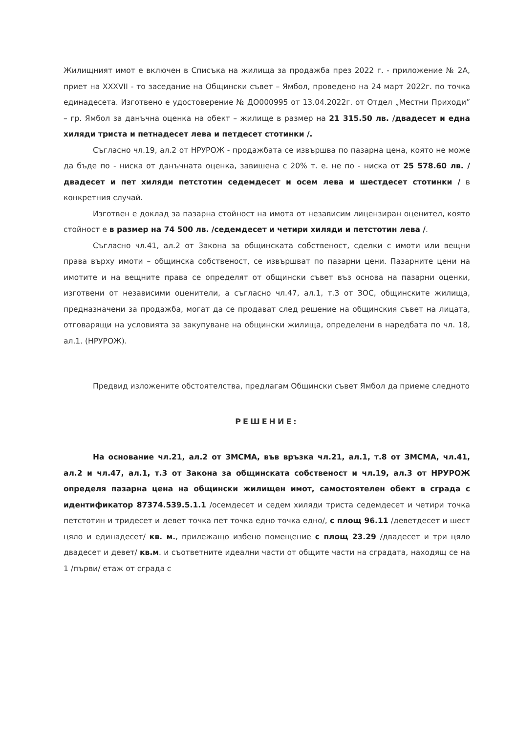Жилищният имот е включен в Списъка на жилища за продажба през 2022 г. - приложение № 2А, приет на XXXVII - то заседание на Общински съвет – Ямбол, проведено на 24 март 2022г. по точка единадесета. Изготвено е удостоверение № ДО000995 от 13.04.2022г. от Отдел „Местни Приходи” – гр. Ямбол за данъчна оценка на обект – жилище в размер на 21 315.50 лв. /двадесет и една хиляди триста и петнадесет лева и петдесет стотинки /.
Съгласно чл.19, ал.2 от НРУРОЖ - продажбата се извършва по пазарна цена, която не може да бъде по - ниска от данъчната оценка, завишена с 20% т. е. не по - ниска от 25 578.60 лв. /двадесет и пет хиляди петстотин седемдесет и осем лева и шестдесет стотинки / в конкретния случай.
Изготвен е доклад за пазарна стойност на имота от независим лицензиран оценител, която стойност е в размер на 74 500 лв. /седемдесет и четири хиляди и петстотин лева /.
Съгласно чл.41, ал.2 от Закона за общинската собственост, сделки с имоти или вещни права върху имоти – общинска собственост, се извършват по пазарни цени. Пазарните цени на имотите и на вещните права се определят от общински съвет въз основа на пазарни оценки, изготвени от независими оценители, а съгласно чл.47, ал.1, т.3 от ЗОС, общинските жилища, предназначени за продажба, могат да се продават след решение на общинския съвет на лицата, отговарящи на условията за закупуване на общински жилища, определени в наредбата по чл. 18, ал.1. (НРУРОЖ).
Предвид изложените обстоятелства, предлагам Общински съвет Ямбол да приеме следното
РЕШЕНИЕ:
На основание чл.21, ал.2 от ЗМСМА, във връзка чл.21, ал.1, т.8 от ЗМСМА, чл.41, ал.2 и чл.47, ал.1, т.3 от Закона за общинската собственост и чл.19, ал.3 от НРУРОЖ определя пазарна цена на общински жилищен имот, самостоятелен обект в сграда с идентификатор 87374.539.5.1.1 /осемдесет и седем хиляди триста седемдесет и четири точка петстотин и тридесет и девет точка пет точка едно точка едно/, с площ 96.11 /деветдесет и шест цяло и единадесет/ кв. м., прилежащо избено помещение с площ 23.29 /двадесет и три цяло двадесет и девет/ кв.м. и съответните идеални части от общите части на сградата, находящ се на 1 /първи/ етаж от сграда с